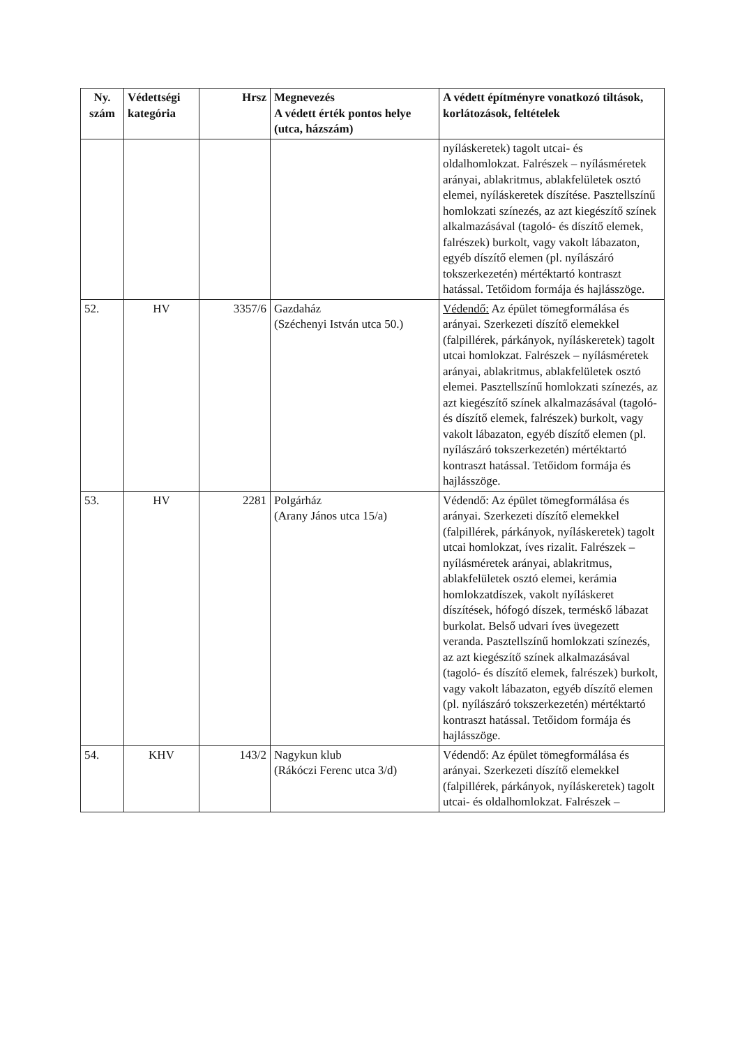| Ny. szám | Védettségi kategória | Hrsz | Megnevezés A védett érték pontos helye (utca, házszám) | A védett építményre vonatkozó tiltások, korlátozások, feltételek |
| --- | --- | --- | --- | --- |
| | | | | nyíláskeretek) tagolt utcai- és oldalhomlokzat. Falrészek – nyílásméretek arányai, ablakritmus, ablakfelületek osztó elemei, nyíláskeretek díszítése. Pasztellszínű homlokzati színezés, az azt kiegészítő színek alkalmazásával (tagoló- és díszítő elemek, falrészek) burkolt, vagy vakolt lábazaton, egyéb díszítő elemen (pl. nyílászáró tokszerkezetén) mértéktartó kontraszt hatással. Tetőidom formája és hajlásszöge. |
| 52. | HV | 3357/6 | Gazdaház (Széchenyi István utca 50.) | Védendő: Az épület tömegformálása és arányai. Szerkezeti díszítő elemekkel (falpillérek, párkányok, nyíláskeretek) tagolt utcai homlokzat. Falrészek – nyílásméretek arányai, ablakritmus, ablakfelületek osztó elemei. Pasztellszínű homlokzati színezés, az azt kiegészítő színek alkalmazásával (tagoló- és díszítő elemek, falrészek) burkolt, vagy vakolt lábazaton, egyéb díszítő elemen (pl. nyílászáró tokszerkezetén) mértéktartó kontraszt hatással. Tetőidom formája és hajlásszöge. |
| 53. | HV | 2281 | Polgárház (Arany János utca 15/a) | Védendő: Az épület tömegformálása és arányai. Szerkezeti díszítő elemekkel (falpillérek, párkányok, nyíláskeretek) tagolt utcai homlokzat, íves rizalit. Falrészek – nyílásméretek arányai, ablakritmus, ablakfelületek osztó elemei, kerámia homlokzatdíszek, vakolt nyíláskeret díszítések, hófogó díszek, terméskő lábazat burkolat. Belső udvari íves üvegezett veranda. Pasztellszínű homlokzati színezés, az azt kiegészítő színek alkalmazásával (tagoló- és díszítő elemek, falrészek) burkolt, vagy vakolt lábazaton, egyéb díszítő elemen (pl. nyílászáró tokszerkezetén) mértéktartó kontraszt hatással. Tetőidom formája és hajlásszöge. |
| 54. | KHV | 143/2 | Nagykun klub (Rákóczi Ferenc utca 3/d) | Védendő: Az épület tömegformálása és arányai. Szerkezeti díszítő elemekkel (falpillérek, párkányok, nyíláskeretek) tagolt utcai- és oldalhomlokzat. Falrészek – |